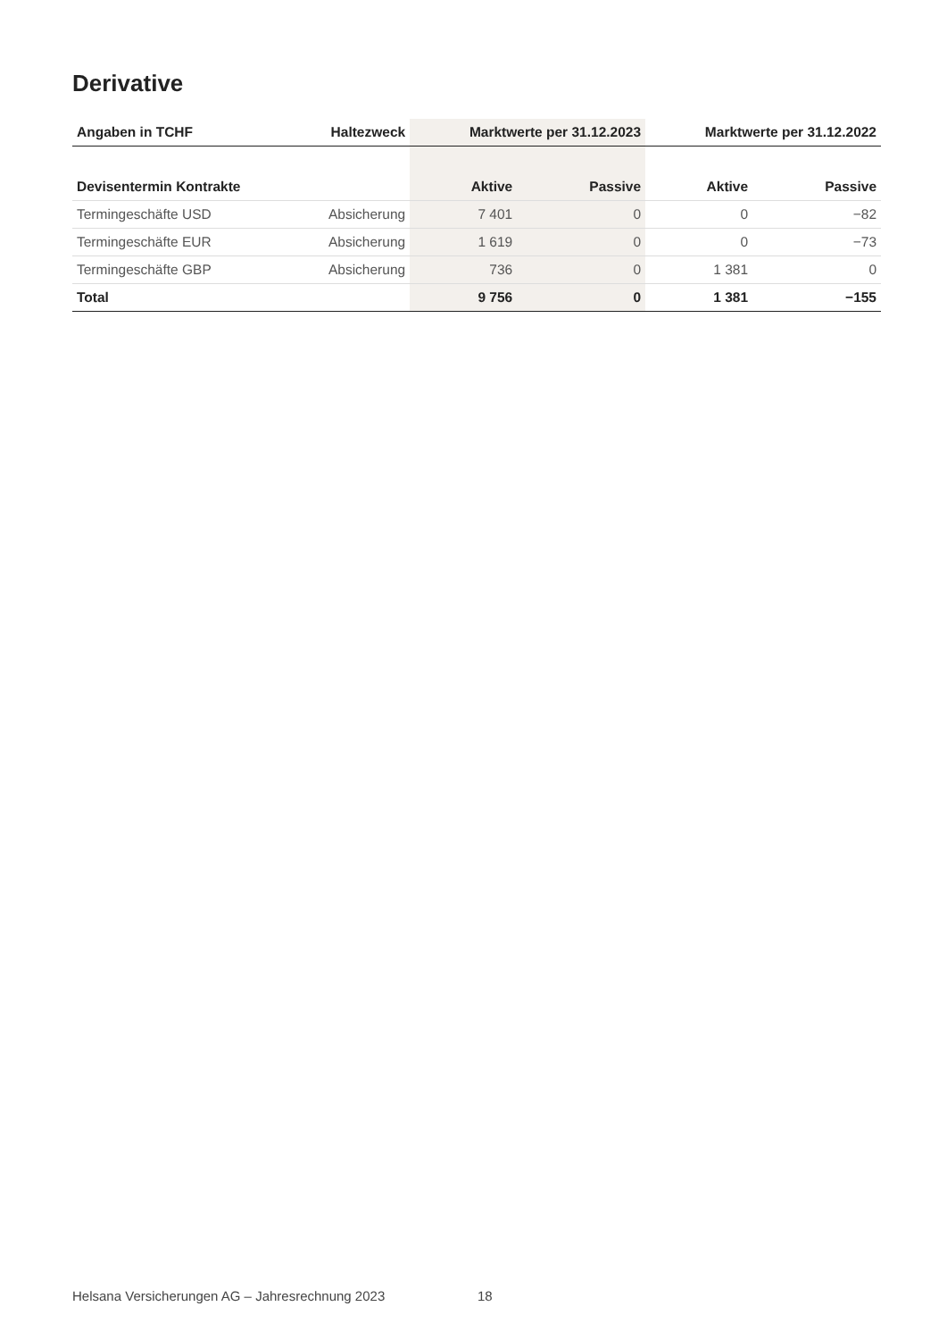Derivative
| Angaben in TCHF | Haltezweck | Marktwerte per 31.12.2023 | | Marktwerte per 31.12.2022 | |
| --- | --- | --- | --- | --- | --- |
| Devisentermin Kontrakte | | Aktive | Passive | Aktive | Passive |
| Termingeschäfte USD | Absicherung | 7 401 | 0 | 0 | −82 |
| Termingeschäfte EUR | Absicherung | 1 619 | 0 | 0 | −73 |
| Termingeschäfte GBP | Absicherung | 736 | 0 | 1 381 | 0 |
| Total | | 9 756 | 0 | 1 381 | −155 |
Helsana Versicherungen AG – Jahresrechnung 2023
18